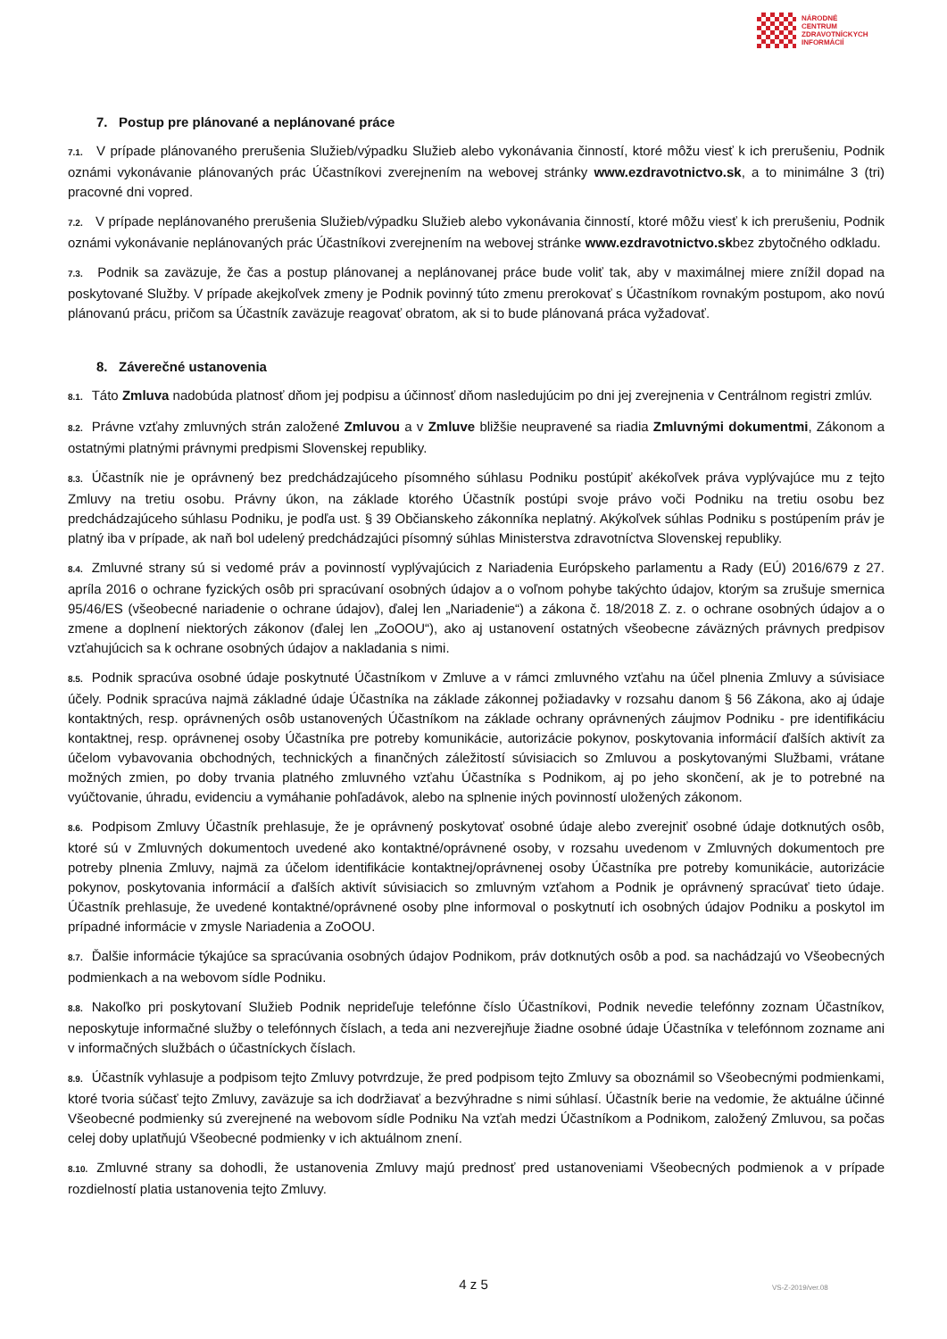NÁRODNÉ
CENTRUM
ZDRAVOTNÍCKYCH
INFORMÁCIÍ
7. Postup pre plánované a neplánované práce
7.1. V prípade plánovaného prerušenia Služieb/výpadku Služieb alebo vykonávania činností, ktoré môžu viesť k ich prerušeniu, Podnik oznámi vykonávanie plánovaných prác Účastníkovi zverejnením na webovej stránky www.ezdravotnictvo.sk, a to minimálne 3 (tri) pracovné dni vopred.
7.2. V prípade neplánovaného prerušenia Služieb/výpadku Služieb alebo vykonávania činností, ktoré môžu viesť k ich prerušeniu, Podnik oznámi vykonávanie neplánovaných prác Účastníkovi zverejnením na webovej stránke www.ezdravotnictvo.skbez zbytočného odkladu.
7.3. Podnik sa zaväzuje, že čas a postup plánovanej a neplánovanej práce bude voliť tak, aby v maximálnej miere znížil dopad na poskytované Služby. V prípade akejkoľvek zmeny je Podnik povinný túto zmenu prerokovať s Účastníkom rovnakým postupom, ako novú plánovanú prácu, pričom sa Účastník zaväzuje reagovať obratom, ak si to bude plánovaná práca vyžadovať.
8. Záverečné ustanovenia
8.1. Táto Zmluva nadobúda platnosť dňom jej podpisu a účinnosť dňom nasledujúcim po dni jej zverejnenia v Centrálnom registri zmlúv.
8.2. Právne vzťahy zmluvných strán založené Zmluvou a v Zmluve bližšie neupravené sa riadia Zmluvnými dokumentmi, Zákonom a ostatnými platnými právnymi predpismi Slovenskej republiky.
8.3. Účastník nie je oprávnený bez predchádzajúceho písomného súhlasu Podniku postúpiť akékoľvek práva vyplývajúce mu z tejto Zmluvy na tretiu osobu. Právny úkon, na základe ktorého Účastník postúpi svoje právo voči Podniku na tretiu osobu bez predchádzajúceho súhlasu Podniku, je podľa ust. § 39 Občianskeho zákonníka neplatný. Akýkoľvek súhlas Podniku s postúpením práv je platný iba v prípade, ak naň bol udelený predchádzajúci písomný súhlas Ministerstva zdravotníctva Slovenskej republiky.
8.4. Zmluvné strany sú si vedomé práv a povinností vyplývajúcich z Nariadenia Európskeho parlamentu a Rady (EÚ) 2016/679 z 27. apríla 2016 o ochrane fyzických osôb pri spracúvaní osobných údajov a o voľnom pohybe takýchto údajov, ktorým sa zrušuje smernica 95/46/ES (všeobecné nariadenie o ochrane údajov), ďalej len „Nariadenie“) a zákona č. 18/2018 Z. z. o ochrane osobných údajov a o zmene a doplnení niektorých zákonov (ďalej len „ZoOOU“), ako aj ustanovení ostatných všeobecne záväzných právnych predpisov vzťahujúcich sa k ochrane osobných údajov a nakladania s nimi.
8.5. Podnik spracúva osobné údaje poskytnuté Účastníkom v Zmluve a v rámci zmluvného vzťahu na účel plnenia Zmluvy a súvisiace účely. Podnik spracúva najmä základné údaje Účastníka na základe zákonnej požiadavky v rozsahu danom § 56 Zákona, ako aj údaje kontaktných, resp. oprávnených osôb ustanovených Účastníkom na základe ochrany oprávnených záujmov Podniku - pre identifikáciu kontaktnej, resp. oprávnenej osoby Účastníka pre potreby komunikácie, autorizácie pokynov, poskytovania informácií ďalších aktivít za účelom vybavovania obchodných, technických a finančných záležitostí súvisiacich so Zmluvou a poskytovanými Službami, vrátane možných zmien, po doby trvania platného zmluvného vzťahu Účastníka s Podnikom, aj po jeho skončení, ak je to potrebné na vyúčtovanie, úhradu, evidenciu a vymáhanie pohľadávok, alebo na splnenie iných povinností uložených zákonom.
8.6. Podpisom Zmluvy Účastník prehlasuje, že je oprávnený poskytovať osobné údaje alebo zverejniť osobné údaje dotknutých osôb, ktoré sú v Zmluvných dokumentoch uvedené ako kontaktné/oprávnené osoby, v rozsahu uvedenom v Zmluvných dokumentoch pre potreby plnenia Zmluvy, najmä za účelom identifikácie kontaktnej/oprávnenej osoby Účastníka pre potreby komunikácie, autorizácie pokynov, poskytovania informácií a ďalších aktivít súvisiacich so zmluvným vzťahom a Podnik je oprávnený spracúvať tieto údaje. Účastník prehlasuje, že uvedené kontaktné/oprávnené osoby plne informoval o poskytnutí ich osobných údajov Podniku a poskytol im prípadné informácie v zmysle Nariadenia a ZoOOU.
8.7. Ďalšie informácie týkajúce sa spracúvania osobných údajov Podnikom, práv dotknutých osôb a pod. sa nachádzajú vo Všeobecných podmienkach a na webovom sídle Podniku.
8.8. Nakoľko pri poskytovaní Služieb Podnik neprideľuje telefónne číslo Účastníkovi, Podnik nevedie telefónny zoznam Účastníkov, neposkytuje informačné služby o telefónnych číslach, a teda ani nezverejňuje žiadne osobné údaje Účastníka v telefónnom zozname ani v informačných službách o účastníckych číslach.
8.9. Účastník vyhlasuje a podpisom tejto Zmluvy potvrdzuje, že pred podpisom tejto Zmluvy sa oboznámil so Všeobecnými podmienkami, ktoré tvoria súčasť tejto Zmluvy, zaväzuje sa ich dodržiavať a bezvýhradne s nimi súhlasí. Účastník berie na vedomie, že aktuálne účinné Všeobecné podmienky sú zverejnené na webovom sídle Podniku Na vzťah medzi Účastníkom a Podnikom, založený Zmluvou, sa počas celej doby uplatňujú Všeobecné podmienky v ich aktuálnom znení.
8.10. Zmluvné strany sa dohodli, že ustanovenia Zmluvy majú prednosť pred ustanoveniami Všeobecných podmienok a v prípade rozdielností platia ustanovenia tejto Zmluvy.
4 z 5 VS-Z-2019/ver.08